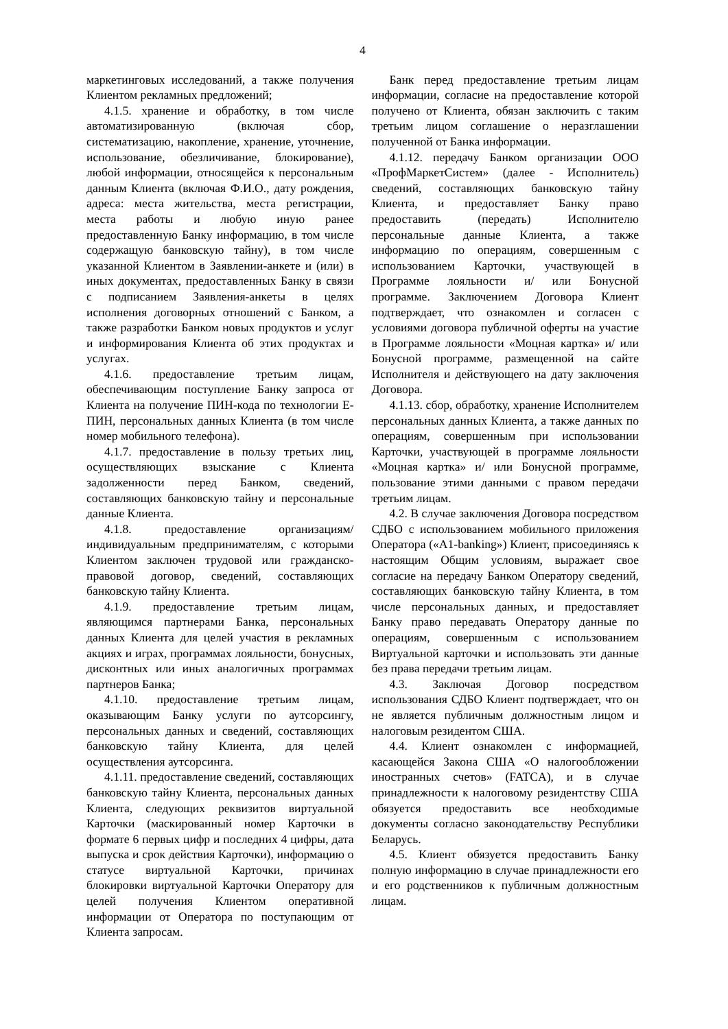4
маркетинговых исследований, а также получения Клиентом рекламных предложений;
4.1.5. хранение и обработку, в том числе автоматизированную (включая сбор, систематизацию, накопление, хранение, уточнение, использование, обезличивание, блокирование), любой информации, относящейся к персональным данным Клиента (включая Ф.И.О., дату рождения, адреса: места жительства, места регистрации, места работы и любую иную ранее предоставленную Банку информацию, в том числе содержащую банковскую тайну), в том числе указанной Клиентом в Заявлении-анкете и (или) в иных документах, предоставленных Банку в связи с подписанием Заявления-анкеты в целях исполнения договорных отношений с Банком, а также разработки Банком новых продуктов и услуг и информирования Клиента об этих продуктах и услугах.
4.1.6. предоставление третьим лицам, обеспечивающим поступление Банку запроса от Клиента на получение ПИН-кода по технологии Е-ПИН, персональных данных Клиента (в том числе номер мобильного телефона).
4.1.7. предоставление в пользу третьих лиц, осуществляющих взыскание с Клиента задолженности перед Банком, сведений, составляющих банковскую тайну и персональные данные Клиента.
4.1.8. предоставление организациям/ индивидуальным предпринимателям, с которыми Клиентом заключен трудовой или гражданско-правовой договор, сведений, составляющих банковскую тайну Клиента.
4.1.9. предоставление третьим лицам, являющимся партнерами Банка, персональных данных Клиента для целей участия в рекламных акциях и играх, программах лояльности, бонусных, дисконтных или иных аналогичных программах партнеров Банка;
4.1.10. предоставление третьим лицам, оказывающим Банку услуги по аутсорсингу, персональных данных и сведений, составляющих банковскую тайну Клиента, для целей осуществления аутсорсинга.
4.1.11. предоставление сведений, составляющих банковскую тайну Клиента, персональных данных Клиента, следующих реквизитов виртуальной Карточки (маскированный номер Карточки в формате 6 первых цифр и последних 4 цифры, дата выпуска и срок действия Карточки), информацию о статусе виртуальной Карточки, причинах блокировки виртуальной Карточки Оператору для целей получения Клиентом оперативной информации от Оператора по поступающим от Клиента запросам.
Банк перед предоставление третьим лицам информации, согласие на предоставление которой получено от Клиента, обязан заключить с таким третьим лицом соглашение о неразглашении полученной от Банка информации.
4.1.12. передачу Банком организации ООО «ПрофМаркетСистем» (далее - Исполнитель) сведений, составляющих банковскую тайну Клиента, и предоставляет Банку право предоставить (передать) Исполнителю персональные данные Клиента, а также информацию по операциям, совершенным с использованием Карточки, участвующей в Программе лояльности и/ или Бонусной программе. Заключением Договора Клиент подтверждает, что ознакомлен и согласен с условиями договора публичной оферты на участие в Программе лояльности «Моцная картка» и/ или Бонусной программе, размещенной на сайте Исполнителя и действующего на дату заключения Договора.
4.1.13. сбор, обработку, хранение Исполнителем персональных данных Клиента, а также данных по операциям, совершенным при использовании Карточки, участвующей в программе лояльности «Моцная картка» и/ или Бонусной программе, пользование этими данными с правом передачи третьим лицам.
4.2. В случае заключения Договора посредством СДБО с использованием мобильного приложения Оператора («A1-banking») Клиент, присоединяясь к настоящим Общим условиям, выражает свое согласие на передачу Банком Оператору сведений, составляющих банковскую тайну Клиента, в том числе персональных данных, и предоставляет Банку право передавать Оператору данные по операциям, совершенным с использованием Виртуальной карточки и использовать эти данные без права передачи третьим лицам.
4.3. Заключая Договор посредством использования СДБО Клиент подтверждает, что он не является публичным должностным лицом и налоговым резидентом США.
4.4. Клиент ознакомлен с информацией, касающейся Закона США «О налогообложении иностранных счетов» (FATCA), и в случае принадлежности к налоговому резидентству США обязуется предоставить все необходимые документы согласно законодательству Республики Беларусь.
4.5. Клиент обязуется предоставить Банку полную информацию в случае принадлежности его и его родственников к публичным должностным лицам.